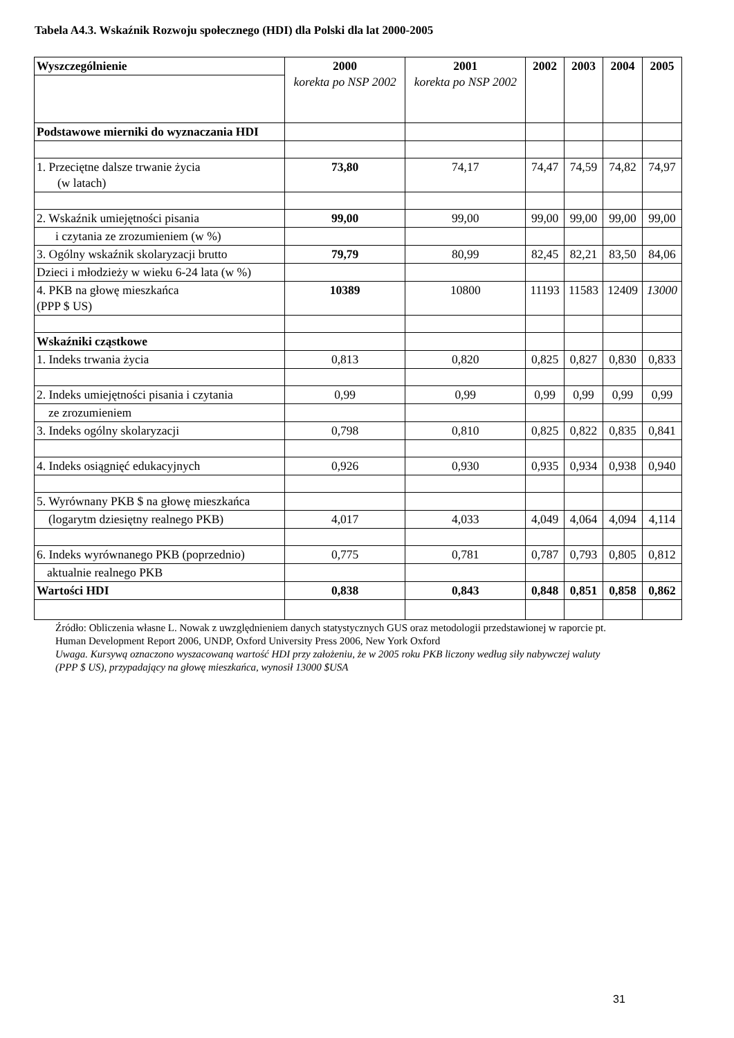Tabela A4.3. Wskaźnik Rozwoju społecznego (HDI) dla Polski dla lat 2000-2005
| Wyszczególnienie | 2000 korekta po NSP 2002 | 2001 korekta po NSP 2002 | 2002 | 2003 | 2004 | 2005 |
| --- | --- | --- | --- | --- | --- | --- |
| Podstawowe mierniki do wyznaczania HDI | | | | | | |
| 1. Przeciętne dalsze trwanie życia (w latach) | 73,80 | 74,17 | 74,47 | 74,59 | 74,82 | 74,97 |
| 2. Wskaźnik umiejętności pisania | 99,00 | 99,00 | 99,00 | 99,00 | 99,00 | 99,00 |
| i czytania ze zrozumieniem (w %) | | | | | | |
| 3. Ogólny wskaźnik skolaryzacji brutto | 79,79 | 80,99 | 82,45 | 82,21 | 83,50 | 84,06 |
| Dzieci i młodzieży w wieku 6-24 lata (w %) | | | | | | |
| 4. PKB na głowę mieszkańca (PPP $ US) | 10389 | 10800 | 11193 | 11583 | 12409 | 13000 |
| Wskaźniki cząstkowe | | | | | | |
| 1. Indeks trwania życia | 0,813 | 0,820 | 0,825 | 0,827 | 0,830 | 0,833 |
| 2. Indeks umiejętności pisania i czytania | 0,99 | 0,99 | 0,99 | 0,99 | 0,99 | 0,99 |
| ze zrozumieniem | | | | | | |
| 3. Indeks ogólny skolaryzacji | 0,798 | 0,810 | 0,825 | 0,822 | 0,835 | 0,841 |
| 4. Indeks osiągnięć edukacyjnych | 0,926 | 0,930 | 0,935 | 0,934 | 0,938 | 0,940 |
| 5. Wyrównany PKB $ na głowę mieszkańca | | | | | | |
| (logarytm dziesiętny realnego PKB) | 4,017 | 4,033 | 4,049 | 4,064 | 4,094 | 4,114 |
| 6. Indeks wyrównanego PKB (poprzednio) | 0,775 | 0,781 | 0,787 | 0,793 | 0,805 | 0,812 |
| aktualnie realnego PKB | | | | | | |
| Wartości HDI | 0,838 | 0,843 | 0,848 | 0,851 | 0,858 | 0,862 |
Źródło: Obliczenia własne L. Nowak z uwzględnieniem danych statystycznych GUS oraz metodologii przedstawionej w raporcie pt. Human Development Report 2006, UNDP, Oxford University Press 2006, New York Oxford
Uwaga. Kursywą oznaczono wyszacowaną wartość HDI przy założeniu, że w 2005 roku PKB liczony według siły nabywczej waluty (PPP $ US), przypadający na głowę mieszkańca, wynosił 13000 $USA
31